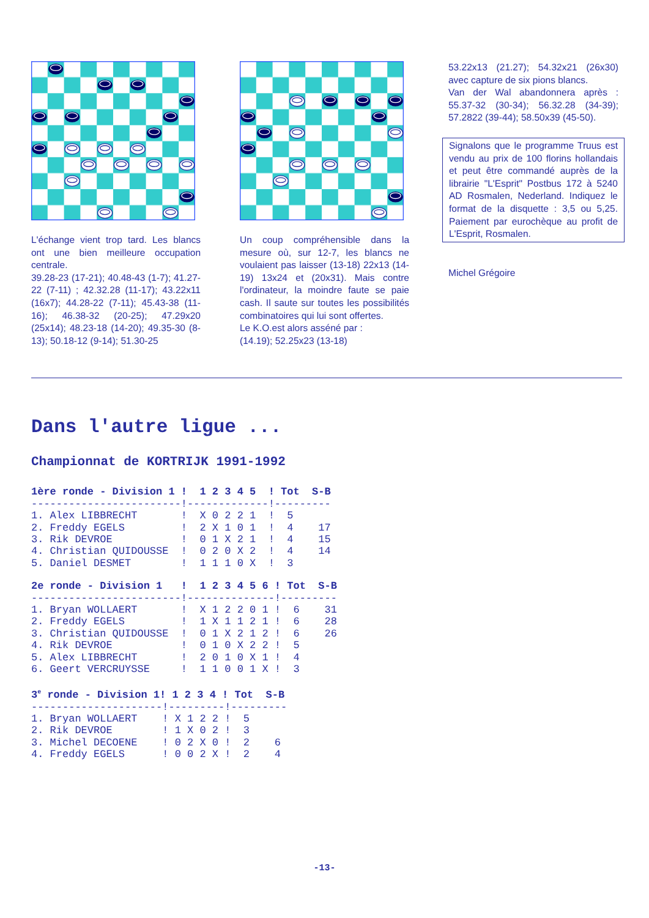L'échange vient trop tard. Les blancs ont une bien meilleure occupation centrale.
39.28-23 (17-21); 40.48-43 (1-7); 41.27-22 (7-11) ; 42.32.28 (11-17); 43.22x11 (16x7); 44.28-22 (7-11); 45.43-38 (11-16); 46.38-32 (20-25); 47.29x20 (25x14); 48.23-18 (14-20); 49.35-30 (8-13); 50.18-12 (9-14); 51.30-25
Un coup compréhensible dans la mesure où, sur 12-7, les blancs ne voulaient pas laisser (13-18) 22x13 (14-19) 13x24 et (20x31). Mais contre l'ordinateur, la moindre faute se paie cash. Il saute sur toutes les possibilités combinatoires qui lui sont offertes.
Le K.O.est alors asséné par :
(14.19); 52.25x23 (13-18)
53.22x13 (21.27); 54.32x21 (26x30) avec capture de six pions blancs.
Van der Wal abandonnera après : 55.37-32 (30-34); 56.32.28 (34-39); 57.2822 (39-44); 58.50x39 (45-50).
Signalons que le programme Truus est vendu au prix de 100 florins hollandais et peut être commandé auprès de la librairie "L'Esprit" Postbus 172 à 5240 AD Rosmalen, Nederland. Indiquez le format de la disquette : 3,5 ou 5,25. Paiement par eurochèque au profit de L'Esprit, Rosmalen.
Michel Grégoire
Dans l'autre ligue ...
Championnat de KORTRIJK 1991-1992
1ère ronde - Division 1 !  1 2 3 4 5  ! Tot  S-B
------------------------!-------------!---------
1. Alex LIBBRECHT       !  X 0 2 2 1  !  5
2. Freddy EGELS         !  2 X 1 0 1  !  4    17
3. Rik DEVROE           !  0 1 X 2 1  !  4    15
4. Christian QUIDOUSSE  !  0 2 0 X 2  !  4    14
5. Daniel DESMET        !  1 1 1 0 X  !  3
2e ronde - Division 1   !  1 2 3 4 5 6 ! Tot  S-B
------------------------!--------------!---------
1. Bryan WOLLAERT       !  X 1 2 2 0 1 !  6    31
2. Freddy EGELS         !  1 X 1 1 2 1 !  6    28
3. Christian QUIDOUSSE  !  0 1 X 2 1 2 !  6    26
4. Rik DEVROE           !  0 1 0 X 2 2 !  5
5. Alex LIBBRECHT       !  2 0 1 0 X 1 !  4
6. Geert VERCRUYSSE     !  1 1 0 0 1 X !  3
3e ronde - Division 1! 1 2 3 4 ! Tot  S-B
---------------------!---------!---------
1. Bryan WOLLAERT    ! X 1 2 2 !  5
2. Rik DEVROE        ! 1 X 0 2 !  3
3. Michel DECOENE    ! 0 2 X 0 !  2    6
4. Freddy EGELS      ! 0 0 2 X !  2    4
-13-